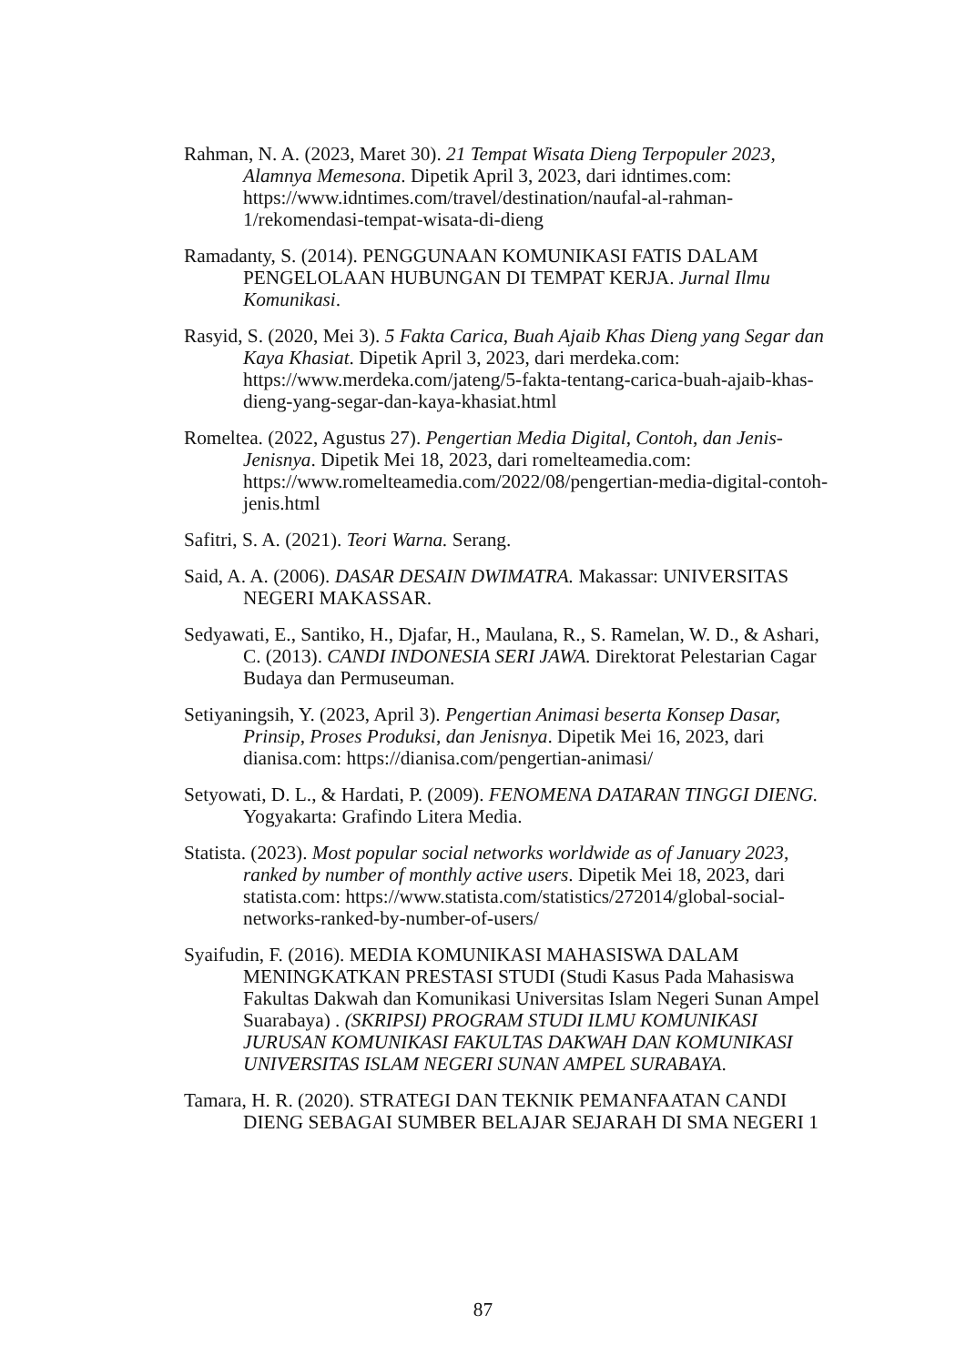Rahman, N. A. (2023, Maret 30). 21 Tempat Wisata Dieng Terpopuler 2023, Alamnya Memesona. Dipetik April 3, 2023, dari idntimes.com: https://www.idntimes.com/travel/destination/naufal-al-rahman-1/rekomendasi-tempat-wisata-di-dieng
Ramadanty, S. (2014). PENGGUNAAN KOMUNIKASI FATIS DALAM PENGELOLAAN HUBUNGAN DI TEMPAT KERJA. Jurnal Ilmu Komunikasi.
Rasyid, S. (2020, Mei 3). 5 Fakta Carica, Buah Ajaib Khas Dieng yang Segar dan Kaya Khasiat. Dipetik April 3, 2023, dari merdeka.com: https://www.merdeka.com/jateng/5-fakta-tentang-carica-buah-ajaib-khas-dieng-yang-segar-dan-kaya-khasiat.html
Romeltea. (2022, Agustus 27). Pengertian Media Digital, Contoh, dan Jenis-Jenisnya. Dipetik Mei 18, 2023, dari romelteamedia.com: https://www.romelteamedia.com/2022/08/pengertian-media-digital-contoh-jenis.html
Safitri, S. A. (2021). Teori Warna. Serang.
Said, A. A. (2006). DASAR DESAIN DWIMATRA. Makassar: UNIVERSITAS NEGERI MAKASSAR.
Sedyawati, E., Santiko, H., Djafar, H., Maulana, R., S. Ramelan, W. D., & Ashari, C. (2013). CANDI INDONESIA SERI JAWA. Direktorat Pelestarian Cagar Budaya dan Permuseuman.
Setiyaningsih, Y. (2023, April 3). Pengertian Animasi beserta Konsep Dasar, Prinsip, Proses Produksi, dan Jenisnya. Dipetik Mei 16, 2023, dari dianisa.com: https://dianisa.com/pengertian-animasi/
Setyowati, D. L., & Hardati, P. (2009). FENOMENA DATARAN TINGGI DIENG. Yogyakarta: Grafindo Litera Media.
Statista. (2023). Most popular social networks worldwide as of January 2023, ranked by number of monthly active users. Dipetik Mei 18, 2023, dari statista.com: https://www.statista.com/statistics/272014/global-social-networks-ranked-by-number-of-users/
Syaifudin, F. (2016). MEDIA KOMUNIKASI MAHASISWA DALAM MENINGKATKAN PRESTASI STUDI (Studi Kasus Pada Mahasiswa Fakultas Dakwah dan Komunikasi Universitas Islam Negeri Sunan Ampel Suarabaya) . (SKRIPSI) PROGRAM STUDI ILMU KOMUNIKASI JURUSAN KOMUNIKASI FAKULTAS DAKWAH DAN KOMUNIKASI UNIVERSITAS ISLAM NEGERI SUNAN AMPEL SURABAYA.
Tamara, H. R. (2020). STRATEGI DAN TEKNIK PEMANFAATAN CANDI DIENG SEBAGAI SUMBER BELAJAR SEJARAH DI SMA NEGERI 1
87